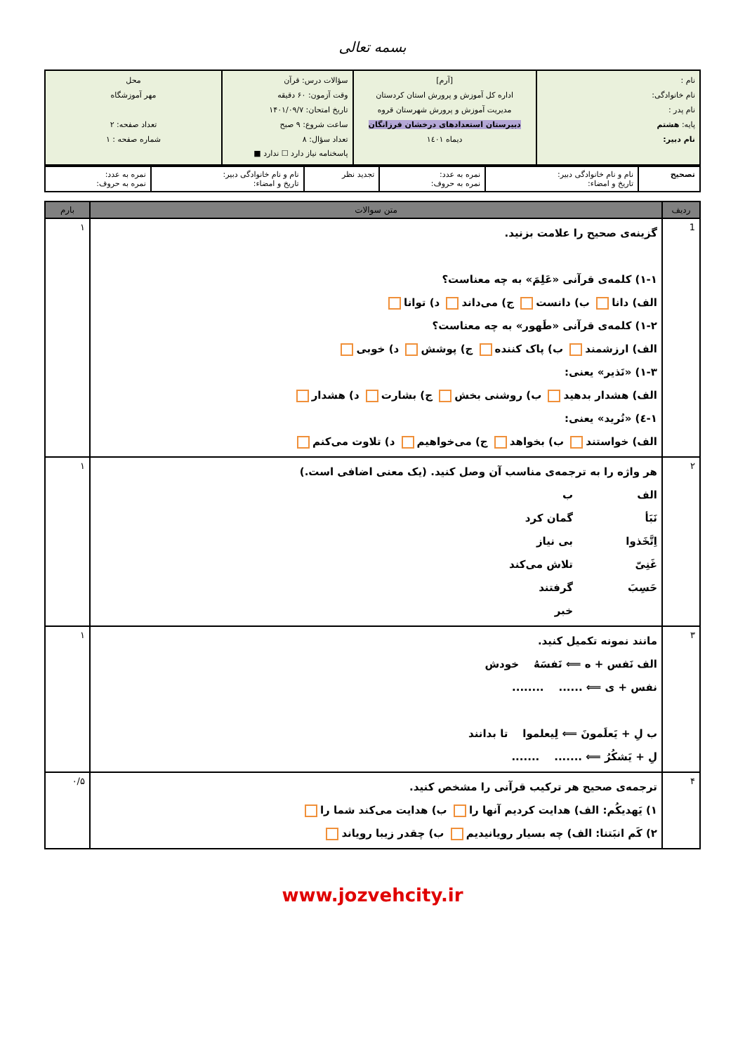بسمه تعالی
| نام : نام خانوادگی: نام پدر : پایه: هشتم نام دبیر: | [آرم] اداره کل آموزش و پرورش استان کردستان مدیریت آموزش و پرورش شهرستان قروه دبیرستان استعدادهای درخشان فرزانگان دیماه ۱٤۰۱ | سؤالات درس: قرآن وقت آزمون: ۶۰ دقیقه تاریخ امتحان: ۱۴۰۱/۰۹/۷ ساعت شروع: ۹ صبح تعداد سؤال: ۸ پاسخنامه نیاز دارد ☐ ندارد ■ | محل مهر آموزشگاه تعداد صفحه: ۲ شماره صفحه : ۱ |
| تصحیح | نام و نام خانوادگی دبیر: تاریخ و امضاء: | نمره به عدد: نمره به حروف: | تجدید نظر | نام و نام خانوادگی دبیر: تاریخ و امضاء: | نمره به عدد: نمره به حروف: |
| ردیف | متن سوالات | بارم |
| --- | --- | --- |
| 1 | گزینه‌ی صحیح را علامت بزنید. ۱-۱) کلمه‌ی قرآنی «عَلِمَ» به چه معناست؟ الف) دانا ب) دانست ج) می‌داند د) توانا ۱-۲) کلمه‌ی قرآنی «طَهور» به چه معناست؟ الف) ارزشمند ب) پاک کننده ج) پوشش د) خوبی ۱-۳) «نَذیر» یعنی: الف) هشدار بدهید ب) روشنی بخش ج) بشارت د) هشدار ۱-٤) «نُرید» یعنی: الف) خواستند ب) بخواهد ج) می‌خواهیم د) تلاوت می‌کنم | ۱ |
| ۲ | هر واژه را به ترجمه‌ی مناسب آن وصل کنید. (یک معنی اضافی است.) الف ب نَبَأ گمان کرد اِتَّخَذوا بی نیاز غَنِیّ تلاش می‌کند حَسِبَ گرفتند خبر | ۱ |
| ۳ | مانند نمونه تکمیل کنید. الف نَفس + ه ⟸ نَفسَهُ خودش نفس + ی ⟸ ...... ........ ب لِ + یَعلَمونَ ⟸ لِیعلموا تا بدانند لِ + یَشکُرُ ⟸ ....... ....... | ۱ |
| ۴ | ترجمه‌ی صحیح هر ترکیب قرآنی را مشخص کنید. ۱) یَهدیکُم: الف) هدایت کردیم آنها را ب) هدایت می‌کند شما را ۲) کَم انبَتنا: الف) چه بسیار رویانیدیم ب) چقدر زیبا رویاند | ۰/۵ |
www.jozvehcity.ir